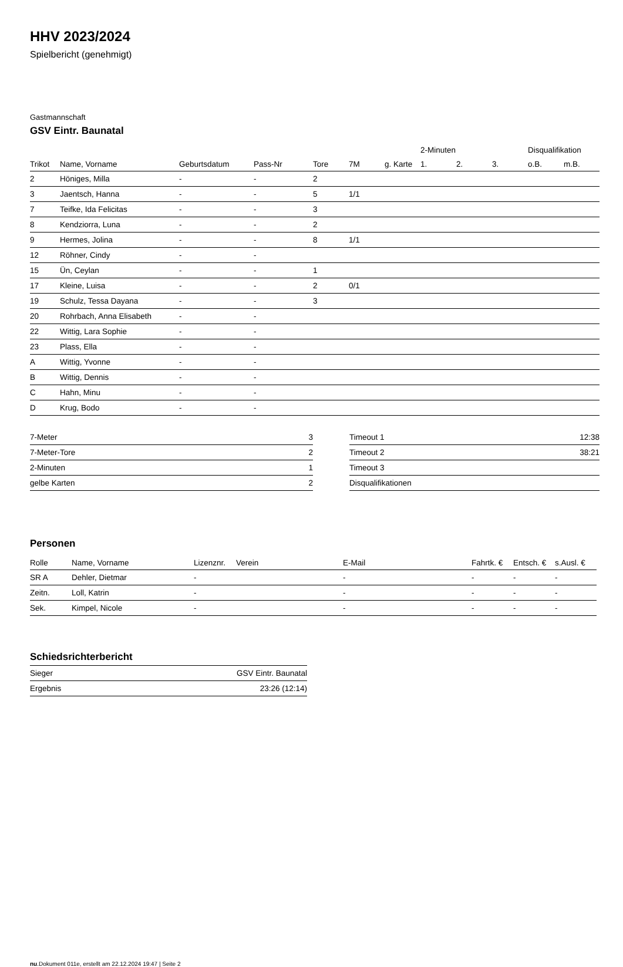HHV 2023/2024
Spielbericht (genehmigt)
Gastmannschaft
GSV Eintr. Baunatal
| | | | | | | | 2-Minuten | | | Disqualifikation | |
| --- | --- | --- | --- | --- | --- | --- | --- | --- | --- | --- | --- |
| Trikot | Name, Vorname | Geburtsdatum | Pass-Nr | Tore | 7M | g. Karte | 1. | 2. | 3. | o.B. | m.B. |
| 2 | Höniges, Milla | - | - | 2 | | | | | | | |
| 3 | Jaentsch, Hanna | - | - | 5 | 1/1 | | | | | | |
| 7 | Teifke, Ida Felicitas | - | - | 3 | | | | | | | |
| 8 | Kendziorra, Luna | - | - | 2 | | | | | | | |
| 9 | Hermes, Jolina | - | - | 8 | 1/1 | | | | | | |
| 12 | Röhner, Cindy | - | - | | | | | | | | |
| 15 | Ün, Ceylan | - | - | 1 | | | | | | | |
| 17 | Kleine, Luisa | - | - | 2 | 0/1 | | | | | | |
| 19 | Schulz, Tessa Dayana | - | - | 3 | | | | | | | |
| 20 | Rohrbach, Anna Elisabeth | - | - | | | | | | | | |
| 22 | Wittig, Lara Sophie | - | - | | | | | | | | |
| 23 | Plass, Ella | - | - | | | | | | | | |
| A | Wittig, Yvonne | - | - | | | | | | | | |
| B | Wittig, Dennis | - | - | | | | | | | | |
| C | Hahn, Minu | - | - | | | | | | | | |
| D | Krug, Bodo | - | - | | | | | | | | |
| 7-Meter | 3 |
| 7-Meter-Tore | 2 |
| 2-Minuten | 1 |
| gelbe Karten | 2 |
| Timeout 1 | 12:38 |
| Timeout 2 | 38:21 |
| Timeout 3 | |
| Disqualifikationen | |
Personen
| Rolle | Name, Vorname | Lizenznr. | Verein | E-Mail | Fahrtk. € | Entsch. € | s.Ausl. € |
| --- | --- | --- | --- | --- | --- | --- | --- |
| SR A | Dehler, Dietmar | - | | - | - | - | - |
| Zeitn. | Loll, Katrin | - | | - | - | - | - |
| Sek. | Kimpel, Nicole | - | | - | - | - | - |
Schiedsrichterbericht
| Sieger | GSV Eintr. Baunatal |
| Ergebnis | 23:26 (12:14) |
nu.Dokument 011e, erstellt am 22.12.2024 19:47 | Seite 2